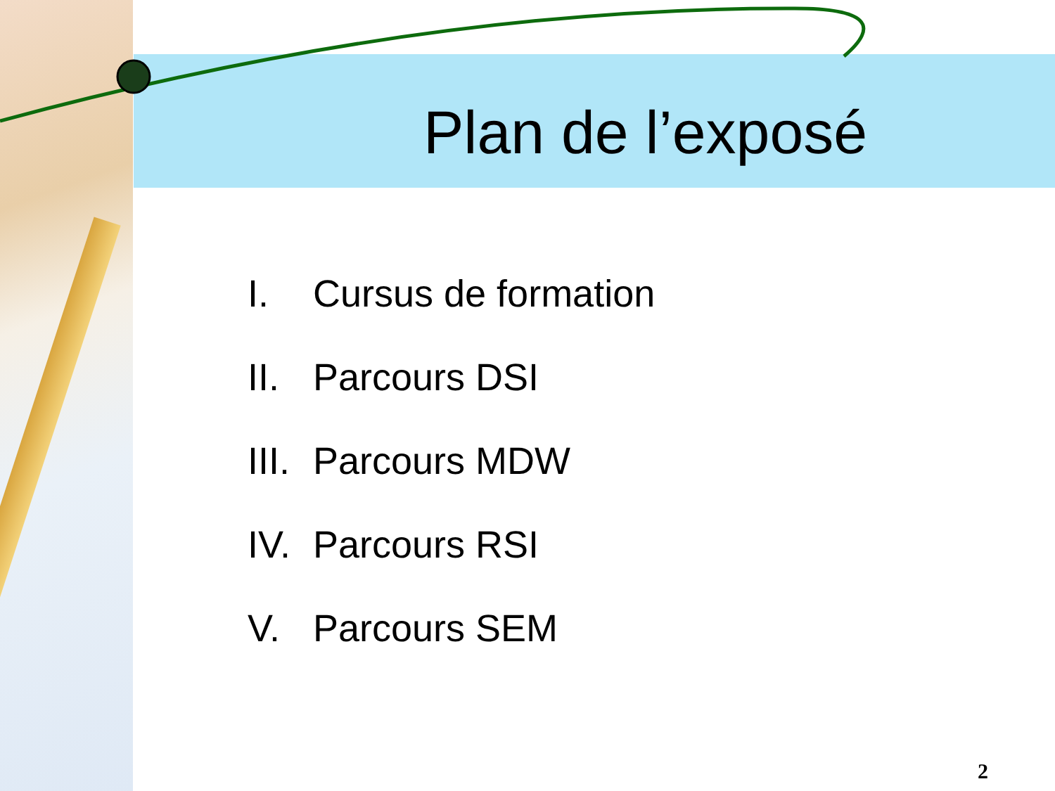Plan de l’exposé
I. Cursus de formation
II. Parcours DSI
III. Parcours MDW
IV. Parcours RSI
V. Parcours SEM
2